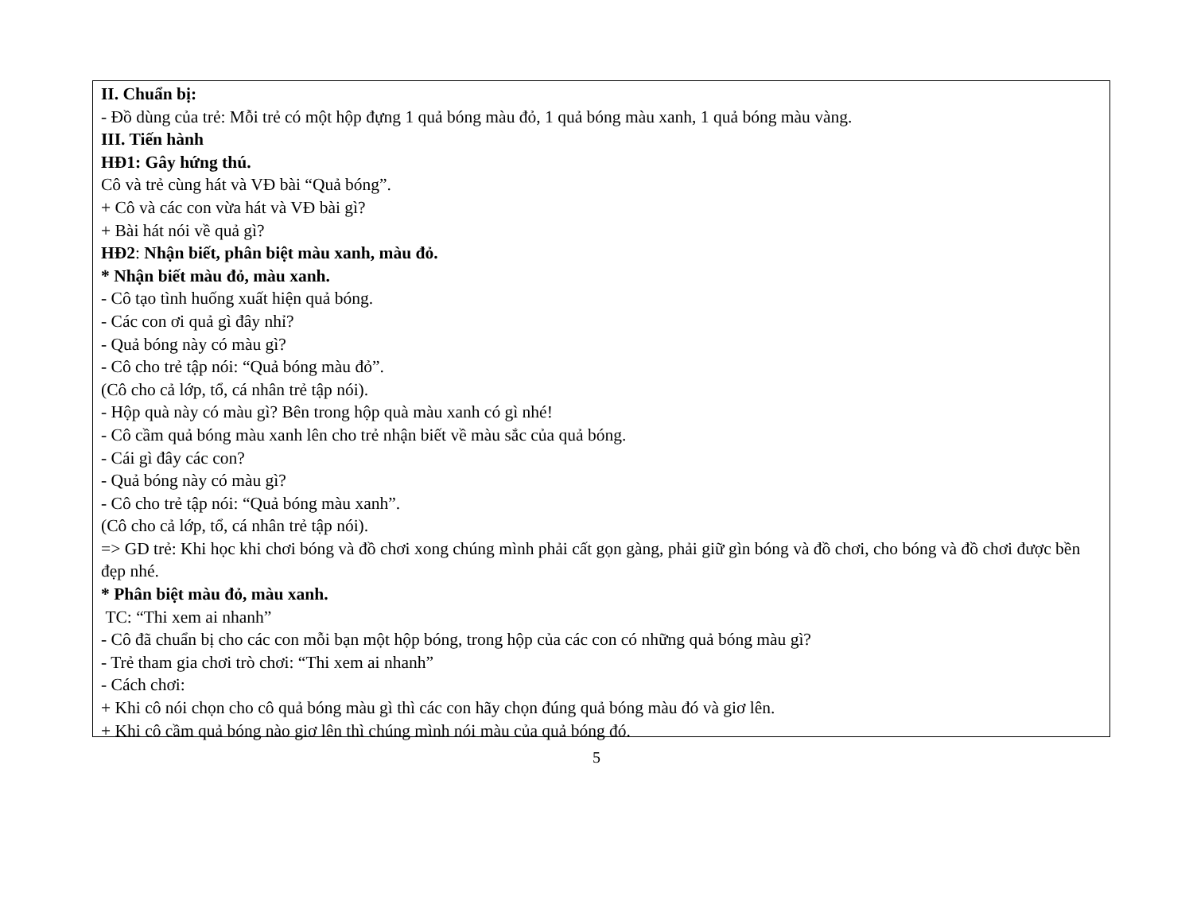II. Chuẩn bị:
- Đồ dùng của trẻ: Mỗi trẻ có một hộp đựng 1 quả bóng màu đỏ, 1 quả bóng màu xanh, 1 quả bóng màu vàng.
III. Tiến hành
HĐ1: Gây hứng thú.
Cô và trẻ cùng hát và VĐ bài “Quả bóng”.
+ Cô và các con vừa hát và VĐ bài gì?
+ Bài hát nói về quả gì?
HĐ2: Nhận biết, phân biệt màu xanh, màu đỏ.
* Nhận biết màu đỏ, màu xanh.
- Cô tạo tình huống xuất hiện quả bóng.
- Các con ơi quả gì đây nhỉ?
- Quả bóng này có màu gì?
- Cô cho trẻ tập nói: “Quả bóng màu đỏ”.
(Cô cho cả lớp, tổ, cá nhân trẻ tập nói).
- Hộp quà này có màu gì? Bên trong hộp quà màu xanh có gì nhé!
- Cô cầm quả bóng màu xanh lên cho trẻ nhận biết về màu sắc của quả bóng.
- Cái gì đây các con?
- Quả bóng này có màu gì?
- Cô cho trẻ tập nói: “Quả bóng màu xanh”.
(Cô cho cả lớp, tổ, cá nhân trẻ tập nói).
=> GD trẻ: Khi học khi chơi bóng và đồ chơi xong chúng mình phải cất gọn gàng, phải giữ gìn bóng và đồ chơi, cho bóng và đồ chơi được bền đẹp nhé.
* Phân biệt màu đỏ, màu xanh.
TC: “Thi xem ai nhanh”
- Cô đã chuẩn bị cho các con mỗi bạn một hộp bóng, trong hộp của các con có những quả bóng màu gì?
- Trẻ tham gia chơi trò chơi: “Thi xem ai nhanh”
- Cách chơi:
+ Khi cô nói chọn cho cô quả bóng màu gì thì các con hãy chọn đúng quả bóng màu đó và giơ lên.
+ Khi cô cầm quả bóng nào giơ lên thì chúng mình nói màu của quả bóng đó.
5